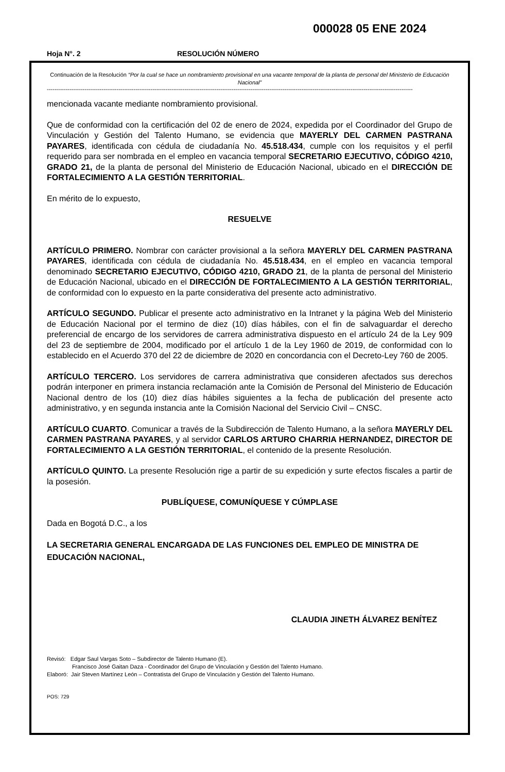000028 05 ENE 2024
Hoja N°. 2 RESOLUCIÓN NÚMERO
Continuación de la Resolución “Por la cual se hace un nombramiento provisional en una vacante temporal de la planta de personal del Ministerio de Educación Nacional”
--------------------------------------------------------------------------------------------------------------------------------------------------------------------------------------------------
mencionada vacante mediante nombramiento provisional.
Que de conformidad con la certificación del 02 de enero de 2024, expedida por el Coordinador del Grupo de Vinculación y Gestión del Talento Humano, se evidencia que MAYERLY DEL CARMEN PASTRANA PAYARES, identificada con cédula de ciudadanía No. 45.518.434, cumple con los requisitos y el perfil requerido para ser nombrada en el empleo en vacancia temporal SECRETARIO EJECUTIVO, CÓDIGO 4210, GRADO 21, de la planta de personal del Ministerio de Educación Nacional, ubicado en el DIRECCIÓN DE FORTALECIMIENTO A LA GESTIÓN TERRITORIAL.
En mérito de lo expuesto,
RESUELVE
ARTÍCULO PRIMERO. Nombrar con carácter provisional a la señora MAYERLY DEL CARMEN PASTRANA PAYARES, identificada con cédula de ciudadanía No. 45.518.434, en el empleo en vacancia temporal denominado SECRETARIO EJECUTIVO, CÓDIGO 4210, GRADO 21, de la planta de personal del Ministerio de Educación Nacional, ubicado en el DIRECCIÓN DE FORTALECIMIENTO A LA GESTIÓN TERRITORIAL, de conformidad con lo expuesto en la parte considerativa del presente acto administrativo.
ARTÍCULO SEGUNDO. Publicar el presente acto administrativo en la Intranet y la página Web del Ministerio de Educación Nacional por el termino de diez (10) días hábiles, con el fin de salvaguardar el derecho preferencial de encargo de los servidores de carrera administrativa dispuesto en el artículo 24 de la Ley 909 del 23 de septiembre de 2004, modificado por el artículo 1 de la Ley 1960 de 2019, de conformidad con lo establecido en el Acuerdo 370 del 22 de diciembre de 2020 en concordancia con el Decreto-Ley 760 de 2005.
ARTÍCULO TERCERO. Los servidores de carrera administrativa que consideren afectados sus derechos podrán interponer en primera instancia reclamación ante la Comisión de Personal del Ministerio de Educación Nacional dentro de los (10) diez días hábiles siguientes a la fecha de publicación del presente acto administrativo, y en segunda instancia ante la Comisión Nacional del Servicio Civil – CNSC.
ARTÍCULO CUARTO. Comunicar a través de la Subdirección de Talento Humano, a la señora MAYERLY DEL CARMEN PASTRANA PAYARES, y al servidor CARLOS ARTURO CHARRIA HERNANDEZ, DIRECTOR DE FORTALECIMIENTO A LA GESTIÓN TERRITORIAL, el contenido de la presente Resolución.
ARTÍCULO QUINTO. La presente Resolución rige a partir de su expedición y surte efectos fiscales a partir de la posesión.
PUBLÍQUESE, COMUNÍQUESE Y CÚMPLASE
Dada en Bogotá D.C., a los
LA SECRETARIA GENERAL ENCARGADA DE LAS FUNCIONES DEL EMPLEO DE MINISTRA DE EDUCACIÓN NACIONAL,
CLAUDIA JINETH ÁLVAREZ BENÍTEZ
Revisó: Edgar Saul Vargas Soto – Subdirector de Talento Humano (E).
Francisco José Gaitan Daza - Coordinador del Grupo de Vinculación y Gestión del Talento Humano.
Elaboró: Jair Steven Martínez León – Contratista del Grupo de Vinculación y Gestión del Talento Humano.
POS: 729